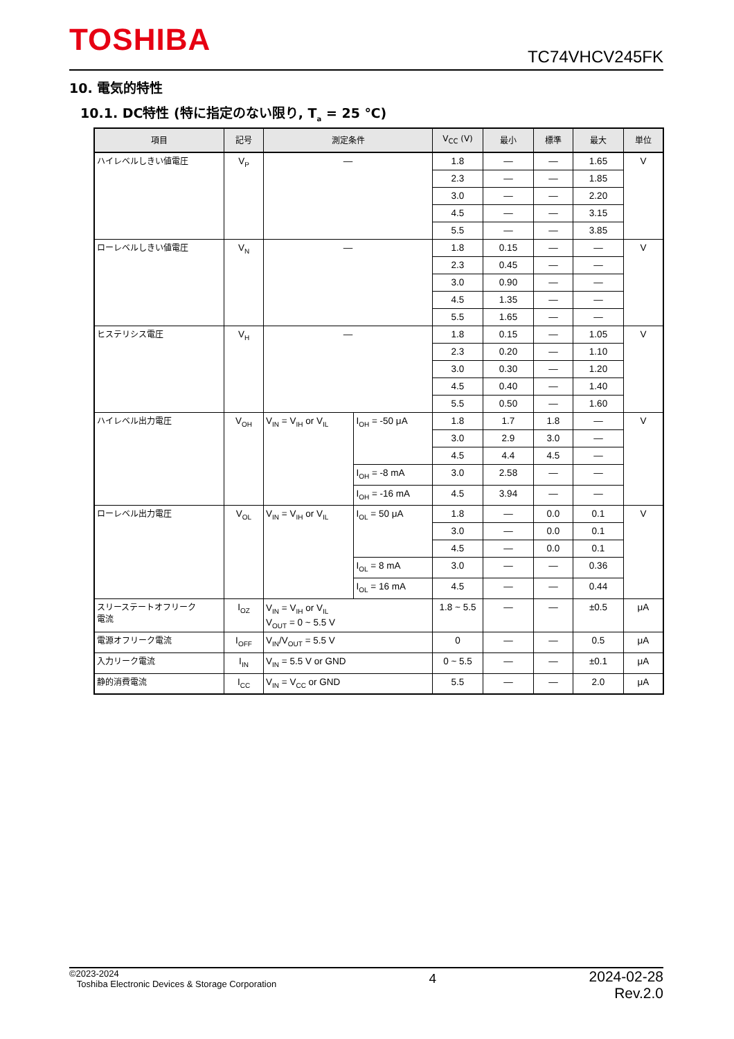TOSHIBA TC74VHCV245FK
10. 電気的特性
10.1. DC特性 (特に指定のない限り, T<sub>a</sub> = 25 ℃)
| 項目 | 記号 | 測定条件 | | V<sub>CC</sub> (V) | 最小 | 標準 | 最大 | 単位 |
| --- | --- | --- | --- | --- | --- | --- | --- | --- |
| ハイレベルしきい値電圧 | V<sub>P</sub> | — | | 1.8 | — | — | 1.65 | V |
| | | | | 2.3 | — | — | 1.85 | |
| | | | | 3.0 | — | — | 2.20 | |
| | | | | 4.5 | — | — | 3.15 | |
| | | | | 5.5 | — | — | 3.85 | |
| ローレベルしきい値電圧 | V<sub>N</sub> | — | | 1.8 | 0.15 | — | — | V |
| | | | | 2.3 | 0.45 | — | — | |
| | | | | 3.0 | 0.90 | — | — | |
| | | | | 4.5 | 1.35 | — | — | |
| | | | | 5.5 | 1.65 | — | — | |
| ヒステリシス電圧 | V<sub>H</sub> | — | | 1.8 | 0.15 | — | 1.05 | V |
| | | | | 2.3 | 0.20 | — | 1.10 | |
| | | | | 3.0 | 0.30 | — | 1.20 | |
| | | | | 4.5 | 0.40 | — | 1.40 | |
| | | | | 5.5 | 0.50 | — | 1.60 | |
| ハイレベル出力電圧 | V<sub>OH</sub> | V<sub>IN</sub> = V<sub>IH</sub> or V<sub>IL</sub> | I<sub>OH</sub> = -50 μA | 1.8 | 1.7 | 1.8 | — | V |
| | | | | 3.0 | 2.9 | 3.0 | — | |
| | | | | 4.5 | 4.4 | 4.5 | — | |
| | | | I<sub>OH</sub> = -8 mA | 3.0 | 2.58 | — | — | |
| | | | I<sub>OH</sub> = -16 mA | 4.5 | 3.94 | — | — | |
| ローレベル出力電圧 | V<sub>OL</sub> | V<sub>IN</sub> = V<sub>IH</sub> or V<sub>IL</sub> | I<sub>OL</sub> = 50 μA | 1.8 | — | 0.0 | 0.1 | V |
| | | | | 3.0 | — | 0.0 | 0.1 | |
| | | | | 4.5 | — | 0.0 | 0.1 | |
| | | | I<sub>OL</sub> = 8 mA | 3.0 | — | — | 0.36 | |
| | | | I<sub>OL</sub> = 16 mA | 4.5 | — | — | 0.44 | |
| スリーステートオフリーク 電流 | I<sub>OZ</sub> | V<sub>IN</sub> = V<sub>IH</sub> or V<sub>IL</sub> V<sub>OUT</sub> = 0 ~ 5.5 V | | 1.8 ~ 5.5 | — | — | ±0.5 | μA |
| 電源オフリーク電流 | I<sub>OFF</sub> | V<sub>IN</sub>/V<sub>OUT</sub> = 5.5 V | | 0 | — | — | 0.5 | μA |
| 入力リーク電流 | I<sub>IN</sub> | V<sub>IN</sub> = 5.5 V or GND | | 0 ~ 5.5 | — | — | ±0.1 | μA |
| 静的消費電流 | I<sub>CC</sub> | V<sub>IN</sub> = V<sub>CC</sub> or GND | | 5.5 | — | — | 2.0 | μA |
©2023-2024
Toshiba Electronic Devices & Storage Corporation
4
2024-02-28
Rev.2.0